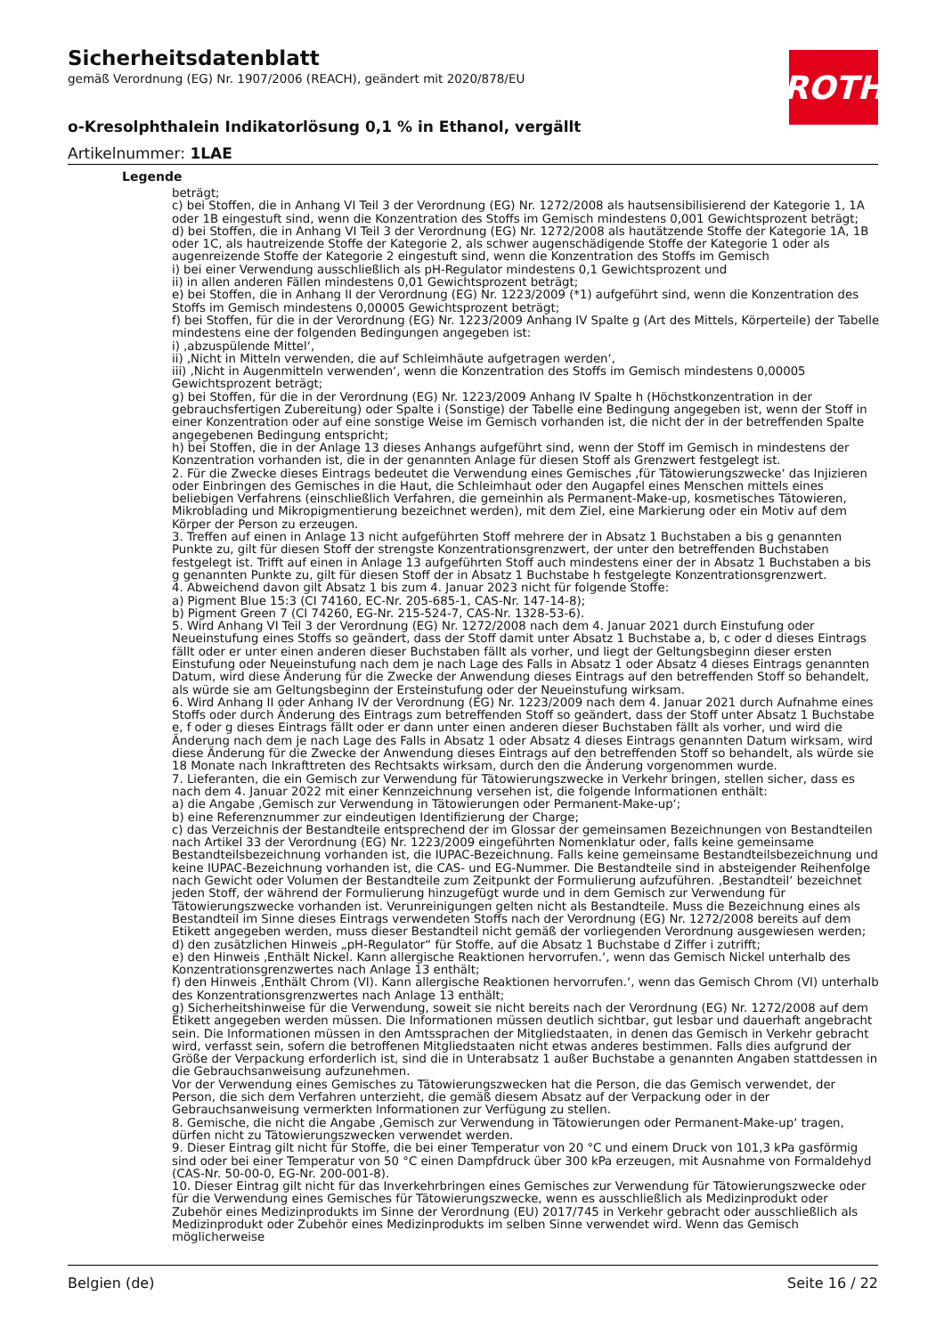Sicherheitsdatenblatt
gemäß Verordnung (EG) Nr. 1907/2006 (REACH), geändert mit 2020/878/EU
o-Kresolphthalein Indikatorlösung 0,1 % in Ethanol, vergällt
Artikelnummer: 1LAE
ROTH
Legende
beträgt;
c) bei Stoffen, die in Anhang VI Teil 3 der Verordnung (EG) Nr. 1272/2008 als hautsensibilisierend der Kategorie 1, 1A oder 1B eingestuft sind, wenn die Konzentration des Stoffs im Gemisch mindestens 0,001 Gewichtsprozent beträgt;
d) bei Stoffen, die in Anhang VI Teil 3 der Verordnung (EG) Nr. 1272/2008 als hautätzende Stoffe der Kategorie 1A, 1B oder 1C, als hautreizende Stoffe der Kategorie 2, als schwer augenschädigende Stoffe der Kategorie 1 oder als augenreizende Stoffe der Kategorie 2 eingestuft sind, wenn die Konzentration des Stoffs im Gemisch
i) bei einer Verwendung ausschließlich als pH-Regulator mindestens 0,1 Gewichtsprozent und
ii) in allen anderen Fällen mindestens 0,01 Gewichtsprozent beträgt;
e) bei Stoffen, die in Anhang II der Verordnung (EG) Nr. 1223/2009 (*1) aufgeführt sind, wenn die Konzentration des Stoffs im Gemisch mindestens 0,00005 Gewichtsprozent beträgt;
f) bei Stoffen, für die in der Verordnung (EG) Nr. 1223/2009 Anhang IV Spalte g (Art des Mittels, Körperteile) der Tabelle mindestens eine der folgenden Bedingungen angegeben ist:
i) ‚abzuspülende Mittel‘,
ii) ‚Nicht in Mitteln verwenden, die auf Schleimhäute aufgetragen werden‘,
iii) ‚Nicht in Augenmitteln verwenden‘, wenn die Konzentration des Stoffs im Gemisch mindestens 0,00005 Gewichtsprozent beträgt;
g) bei Stoffen, für die in der Verordnung (EG) Nr. 1223/2009 Anhang IV Spalte h (Höchstkonzentration in der gebrauchsfertigen Zubereitung) oder Spalte i (Sonstige) der Tabelle eine Bedingung angegeben ist, wenn der Stoff in einer Konzentration oder auf eine sonstige Weise im Gemisch vorhanden ist, die nicht der in der betreffenden Spalte angegebenen Bedingung entspricht;
h) bei Stoffen, die in der Anlage 13 dieses Anhangs aufgeführt sind, wenn der Stoff im Gemisch in mindestens der Konzentration vorhanden ist, die in der genannten Anlage für diesen Stoff als Grenzwert festgelegt ist.
2. Für die Zwecke dieses Eintrags bedeutet die Verwendung eines Gemisches ‚für Tätowierungszwecke‘ das Injizieren oder Einbringen des Gemisches in die Haut, die Schleimhaut oder den Augapfel eines Menschen mittels eines beliebigen Verfahrens (einschließlich Verfahren, die gemeinhin als Permanent-Make-up, kosmetisches Tätowieren, Mikroblading und Mikropigmentierung bezeichnet werden), mit dem Ziel, eine Markierung oder ein Motiv auf dem Körper der Person zu erzeugen.
3. Treffen auf einen in Anlage 13 nicht aufgeführten Stoff mehrere der in Absatz 1 Buchstaben a bis g genannten Punkte zu, gilt für diesen Stoff der strengste Konzentrationsgrenzwert, der unter den betreffenden Buchstaben festgelegt ist. Trifft auf einen in Anlage 13 aufgeführten Stoff auch mindestens einer der in Absatz 1 Buchstaben a bis g genannten Punkte zu, gilt für diesen Stoff der in Absatz 1 Buchstabe h festgelegte Konzentrationsgrenzwert.
4. Abweichend davon gilt Absatz 1 bis zum 4. Januar 2023 nicht für folgende Stoffe:
a) Pigment Blue 15:3 (CI 74160, EC-Nr. 205-685-1, CAS-Nr. 147-14-8);
b) Pigment Green 7 (CI 74260, EG-Nr. 215-524-7, CAS-Nr. 1328-53-6).
5. Wird Anhang VI Teil 3 der Verordnung (EG) Nr. 1272/2008 nach dem 4. Januar 2021 durch Einstufung oder Neueinstufung eines Stoffs so geändert, dass der Stoff damit unter Absatz 1 Buchstabe a, b, c oder d dieses Eintrags fällt oder er unter einen anderen dieser Buchstaben fällt als vorher, und liegt der Geltungsbeginn dieser ersten Einstufung oder Neueinstufung nach dem je nach Lage des Falls in Absatz 1 oder Absatz 4 dieses Eintrags genannten Datum, wird diese Änderung für die Zwecke der Anwendung dieses Eintrags auf den betreffenden Stoff so behandelt, als würde sie am Geltungsbeginn der Ersteinstufung oder der Neueinstufung wirksam.
6. Wird Anhang II oder Anhang IV der Verordnung (EG) Nr. 1223/2009 nach dem 4. Januar 2021 durch Aufnahme eines Stoffs oder durch Änderung des Eintrags zum betreffenden Stoff so geändert, dass der Stoff unter Absatz 1 Buchstabe e, f oder g dieses Eintrags fällt oder er dann unter einen anderen dieser Buchstaben fällt als vorher, und wird die Änderung nach dem je nach Lage des Falls in Absatz 1 oder Absatz 4 dieses Eintrags genannten Datum wirksam, wird diese Änderung für die Zwecke der Anwendung dieses Eintrags auf den betreffenden Stoff so behandelt, als würde sie 18 Monate nach Inkrafttreten des Rechtsakts wirksam, durch den die Änderung vorgenommen wurde.
7. Lieferanten, die ein Gemisch zur Verwendung für Tätowierungszwecke in Verkehr bringen, stellen sicher, dass es nach dem 4. Januar 2022 mit einer Kennzeichnung versehen ist, die folgende Informationen enthält:
a) die Angabe ‚Gemisch zur Verwendung in Tätowierungen oder Permanent-Make-up‘;
b) eine Referenznummer zur eindeutigen Identifizierung der Charge;
c) das Verzeichnis der Bestandteile entsprechend der im Glossar der gemeinsamen Bezeichnungen von Bestandteilen nach Artikel 33 der Verordnung (EG) Nr. 1223/2009 eingeführten Nomenklatur oder, falls keine gemeinsame Bestandteilsbezeichnung vorhanden ist, die IUPAC-Bezeichnung. Falls keine gemeinsame Bestandteilsbezeichnung und keine IUPAC-Bezeichnung vorhanden ist, die CAS- und EG-Nummer. Die Bestandteile sind in absteigender Reihenfolge nach Gewicht oder Volumen der Bestandteile zum Zeitpunkt der Formulierung aufzuführen. ‚Bestandteil‘ bezeichnet jeden Stoff, der während der Formulierung hinzugefügt wurde und in dem Gemisch zur Verwendung für Tätowierungszwecke vorhanden ist. Verunreinigungen gelten nicht als Bestandteile. Muss die Bezeichnung eines als Bestandteil im Sinne dieses Eintrags verwendeten Stoffs nach der Verordnung (EG) Nr. 1272/2008 bereits auf dem Etikett angegeben werden, muss dieser Bestandteil nicht gemäß der vorliegenden Verordnung ausgewiesen werden;
d) den zusätzlichen Hinweis „pH-Regulator“ für Stoffe, auf die Absatz 1 Buchstabe d Ziffer i zutrifft;
e) den Hinweis ‚Enthält Nickel. Kann allergische Reaktionen hervorrufen.‘, wenn das Gemisch Nickel unterhalb des Konzentrationsgrenzwertes nach Anlage 13 enthält;
f) den Hinweis ‚Enthält Chrom (VI). Kann allergische Reaktionen hervorrufen.‘, wenn das Gemisch Chrom (VI) unterhalb des Konzentrationsgrenzwertes nach Anlage 13 enthält;
g) Sicherheitshinweise für die Verwendung, soweit sie nicht bereits nach der Verordnung (EG) Nr. 1272/2008 auf dem Etikett angegeben werden müssen. Die Informationen müssen deutlich sichtbar, gut lesbar und dauerhaft angebracht sein. Die Informationen müssen in den Amtssprachen der Mitgliedstaaten, in denen das Gemisch in Verkehr gebracht wird, verfasst sein, sofern die betroffenen Mitgliedstaaten nicht etwas anderes bestimmen. Falls dies aufgrund der Größe der Verpackung erforderlich ist, sind die in Unterabsatz 1 außer Buchstabe a genannten Angaben stattdessen in die Gebrauchsanweisung aufzunehmen.
Vor der Verwendung eines Gemisches zu Tätowierungszwecken hat die Person, die das Gemisch verwendet, der Person, die sich dem Verfahren unterzieht, die gemäß diesem Absatz auf der Verpackung oder in der Gebrauchsanweisung vermerkten Informationen zur Verfügung zu stellen.
8. Gemische, die nicht die Angabe ‚Gemisch zur Verwendung in Tätowierungen oder Permanent-Make-up‘ tragen, dürfen nicht zu Tätowierungszwecken verwendet werden.
9. Dieser Eintrag gilt nicht für Stoffe, die bei einer Temperatur von 20 °C und einem Druck von 101,3 kPa gasförmig sind oder bei einer Temperatur von 50 °C einen Dampfdruck über 300 kPa erzeugen, mit Ausnahme von Formaldehyd (CAS-Nr. 50-00-0, EG-Nr. 200-001-8).
10. Dieser Eintrag gilt nicht für das Inverkehrbringen eines Gemisches zur Verwendung für Tätowierungszwecke oder für die Verwendung eines Gemisches für Tätowierungszwecke, wenn es ausschließlich als Medizinprodukt oder Zubehör eines Medizinprodukts im Sinne der Verordnung (EU) 2017/745 in Verkehr gebracht oder ausschließlich als Medizinprodukt oder Zubehör eines Medizinprodukts im selben Sinne verwendet wird. Wenn das Gemisch möglicherweise
Belgien (de) Seite 16 / 22